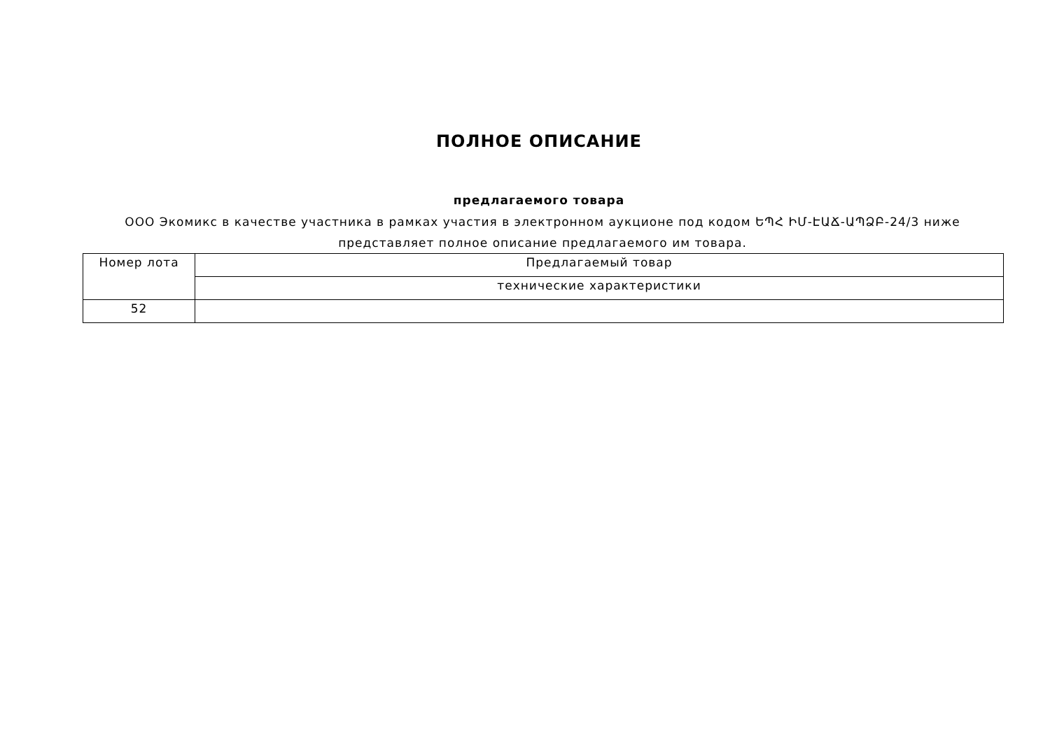ПОЛНОЕ ОПИСАНИЕ
предлагаемого товара
ООО Экомикс в качестве участника в рамках участия в электронном аукционе под кодом ԵՊՀ ԻՄ-ԷԱՃ-ԱՊՁԲ-24/3 ниже представляет полное описание предлагаемого им товара.
| Номер лота | Предлагаемый товар |
| --- | --- |
| | технические характеристики |
| 52 | |